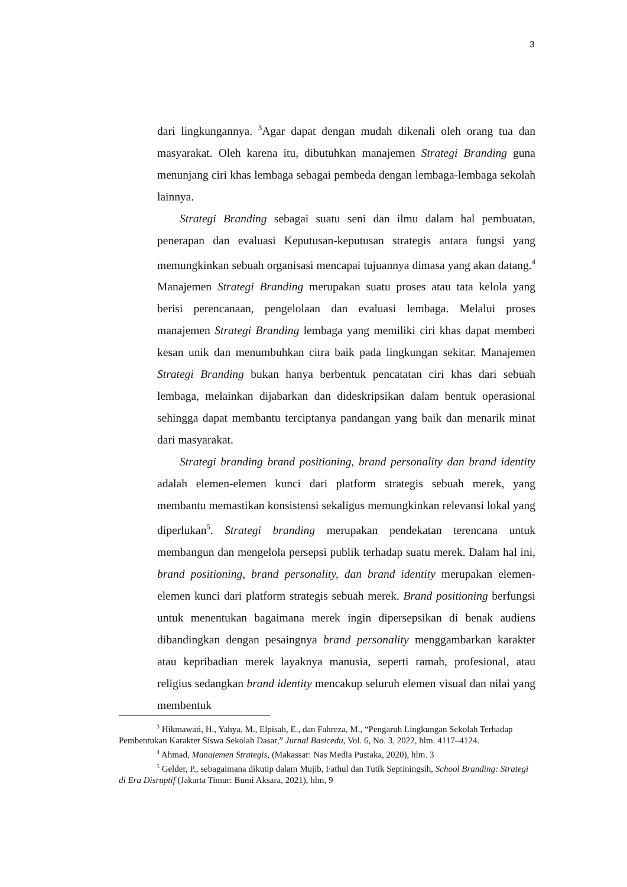3
dari lingkungannya. <sup>3</sup>Agar dapat dengan mudah dikenali oleh orang tua dan masyarakat. Oleh karena itu, dibutuhkan manajemen Strategi Branding guna menunjang ciri khas lembaga sebagai pembeda dengan lembaga-lembaga sekolah lainnya.
Strategi Branding sebagai suatu seni dan ilmu dalam hal pembuatan, penerapan dan evaluasi Keputusan-keputusan strategis antara fungsi yang memungkinkan sebuah organisasi mencapai tujuannya dimasa yang akan datang.<sup>4</sup> Manajemen Strategi Branding merupakan suatu proses atau tata kelola yang berisi perencanaan, pengelolaan dan evaluasi lembaga. Melalui proses manajemen Strategi Branding lembaga yang memiliki ciri khas dapat memberi kesan unik dan menumbuhkan citra baik pada lingkungan sekitar. Manajemen Strategi Branding bukan hanya berbentuk pencatatan ciri khas dari sebuah lembaga, melainkan dijabarkan dan dideskripsikan dalam bentuk operasional sehingga dapat membantu terciptanya pandangan yang baik dan menarik minat dari masyarakat.
Strategi branding brand positioning, brand personality dan brand identity adalah elemen-elemen kunci dari platform strategis sebuah merek, yang membantu memastikan konsistensi sekaligus memungkinkan relevansi lokal yang diperlukan<sup>5</sup>. Strategi branding merupakan pendekatan terencana untuk membangun dan mengelola persepsi publik terhadap suatu merek. Dalam hal ini, brand positioning, brand personality, dan brand identity merupakan elemen-elemen kunci dari platform strategis sebuah merek. Brand positioning berfungsi untuk menentukan bagaimana merek ingin dipersepsikan di benak audiens dibandingkan dengan pesaingnya brand personality menggambarkan karakter atau kepribadian merek layaknya manusia, seperti ramah, profesional, atau religius sedangkan brand identity mencakup seluruh elemen visual dan nilai yang membentuk
<sup>3</sup> Hikmawati, H., Yahya, M., Elpisah, E., dan Fahreza, M., “Pengaruh Lingkungan Sekolah Terhadap Pembentukan Karakter Siswa Sekolah Dasar,” Jurnal Basicedu, Vol. 6, No. 3, 2022, hlm. 4117–4124.
<sup>4</sup> Ahmad, Manajemen Strategis, (Makassar: Nas Media Pustaka, 2020), hlm. 3
<sup>5</sup> Gelder, P., sebagaimana dikutip dalam Mujib, Fathul dan Tutik Septiningsih, School Branding: Strategi di Era Disruptif (Jakarta Timur: Bumi Aksara, 2021), hlm, 9